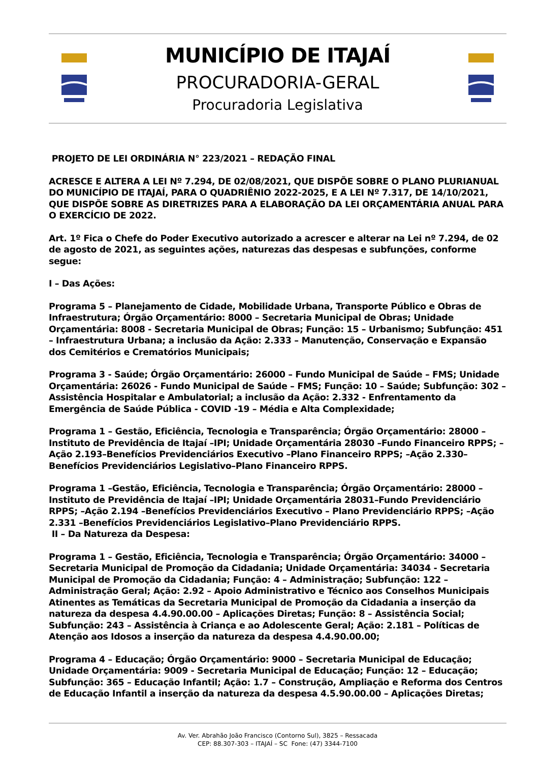MUNICÍPIO DE ITAJAÍ
PROCURADORIA-GERAL
Procuradoria Legislativa
PROJETO DE LEI ORDINÁRIA N° 223/2021 – REDAÇÃO FINAL
ACRESCE E ALTERA A LEI Nº 7.294, DE 02/08/2021, QUE DISPÕE SOBRE O PLANO PLURIANUAL DO MUNICÍPIO DE ITAJAÍ, PARA O QUADRIÊNIO 2022-2025, E A LEI Nº 7.317, DE 14/10/2021, QUE DISPÕE SOBRE AS DIRETRIZES PARA A ELABORAÇÃO DA LEI ORÇAMENTÁRIA ANUAL PARA O EXERCÍCIO DE 2022.
Art. 1º Fica o Chefe do Poder Executivo autorizado a acrescer e alterar na Lei nº 7.294, de 02 de agosto de 2021, as seguintes ações, naturezas das despesas e subfunções, conforme segue:
I – Das Ações:
Programa 5 – Planejamento de Cidade, Mobilidade Urbana, Transporte Público e Obras de Infraestrutura; Órgão Orçamentário: 8000 – Secretaria Municipal de Obras; Unidade Orçamentária: 8008 - Secretaria Municipal de Obras; Função: 15 – Urbanismo; Subfunção: 451 – Infraestrutura Urbana; a inclusão da Ação: 2.333 – Manutenção, Conservação e Expansão dos Cemitérios e Crematórios Municipais;
Programa 3 - Saúde; Órgão Orçamentário: 26000 – Fundo Municipal de Saúde – FMS; Unidade Orçamentária: 26026 - Fundo Municipal de Saúde – FMS; Função: 10 – Saúde; Subfunção: 302 – Assistência Hospitalar e Ambulatorial; a inclusão da Ação: 2.332 - Enfrentamento da Emergência de Saúde Pública - COVID -19 – Média e Alta Complexidade;
Programa 1 – Gestão, Eficiência, Tecnologia e Transparência; Órgão Orçamentário: 28000 –Instituto de Previdência de Itajaí –IPI; Unidade Orçamentária 28030 –Fundo Financeiro RPPS; –Ação 2.193–Benefícios Previdenciários Executivo –Plano Financeiro RPPS; –Ação 2.330–Benefícios Previdenciários Legislativo–Plano Financeiro RPPS.
Programa 1 –Gestão, Eficiência, Tecnologia e Transparência; Órgão Orçamentário: 28000 –Instituto de Previdência de Itajaí –IPI; Unidade Orçamentária 28031–Fundo Previdenciário RPPS; –Ação 2.194 –Benefícios Previdenciários Executivo – Plano Previdenciário RPPS; –Ação 2.331 –Benefícios Previdenciários Legislativo–Plano Previdenciário RPPS.
II – Da Natureza da Despesa:
Programa 1 – Gestão, Eficiência, Tecnologia e Transparência; Órgão Orçamentário: 34000 – Secretaria Municipal de Promoção da Cidadania; Unidade Orçamentária: 34034 - Secretaria Municipal de Promoção da Cidadania; Função: 4 – Administração; Subfunção: 122 – Administração Geral; Ação: 2.92 – Apoio Administrativo e Técnico aos Conselhos Municipais Atinentes as Temáticas da Secretaria Municipal de Promoção da Cidadania a inserção da natureza da despesa 4.4.90.00.00 – Aplicações Diretas; Função: 8 – Assistência Social; Subfunção: 243 – Assistência à Criança e ao Adolescente Geral; Ação: 2.181 – Políticas de Atenção aos Idosos a inserção da natureza da despesa 4.4.90.00.00;
Programa 4 – Educação; Órgão Orçamentário: 9000 – Secretaria Municipal de Educação; Unidade Orçamentária: 9009 - Secretaria Municipal de Educação; Função: 12 – Educação; Subfunção: 365 – Educação Infantil; Ação: 1.7 – Construção, Ampliação e Reforma dos Centros de Educação Infantil a inserção da natureza da despesa 4.5.90.00.00 – Aplicações Diretas;
Av. Ver. Abrahão João Francisco (Contorno Sul), 3825 – Ressacada
CEP: 88.307-303 – ITAJAÍ – SC Fone: (47) 3344-7100